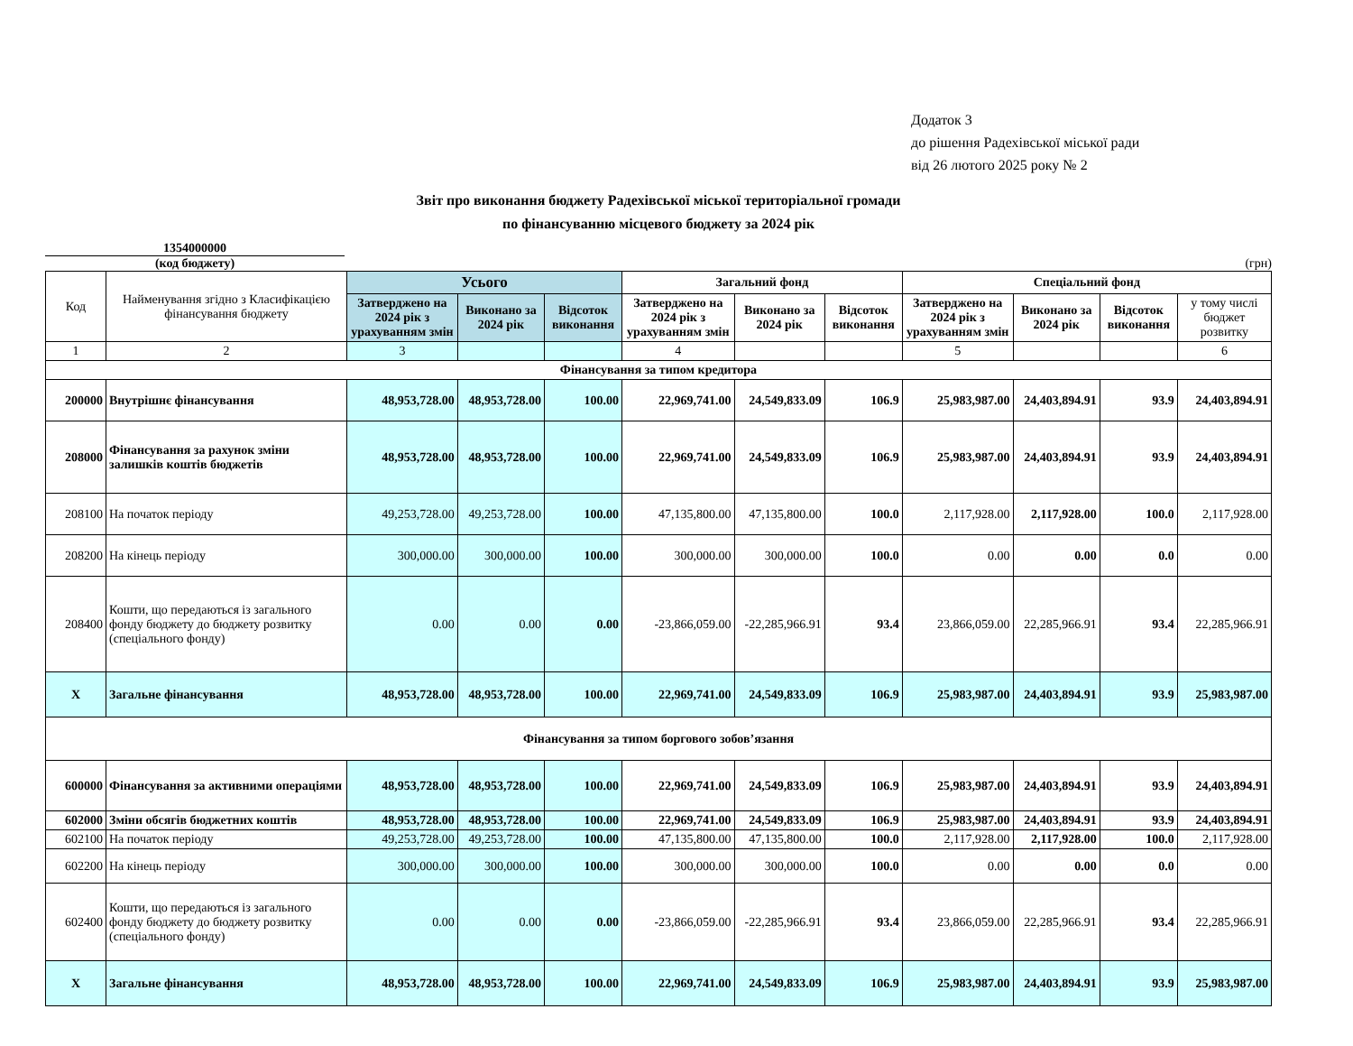Додаток 3
до рішення Радехівської міської ради
від 26 лютого 2025 року № 2
Звіт про виконання бюджету Радехівської міської територіальної громади
по фінансуванню місцевого бюджету за 2024 рік
1354000000
(код бюджету)
(грн)
| Код | Найменування згідно з Класифікацією фінансування бюджету | Усього | | | Загальний фонд | | | Спеціальний фонд | | | |
| --- | --- | --- | --- | --- | --- | --- | --- | --- | --- | --- | --- |
| | | Затверджено на 2024 рік з урахуванням змін | Виконано за 2024 рік | Відсоток виконання | Затверджено на 2024 рік з урахуванням змін | Виконано за 2024 рік | Відсоток виконання | Затверджено на 2024 рік з урахуванням змін | Виконано за 2024 рік | Відсоток виконання | у тому числі бюджет розвитку |
| 1 | 2 | 3 | | | 4 | | | 5 | | | 6 |
| Фінансування за типом кредитора | | | | | | | | | | | |
| 200000 | Внутрішнє фінансування | 48,953,728.00 | 48,953,728.00 | 100.00 | 22,969,741.00 | 24,549,833.09 | 106.9 | 25,983,987.00 | 24,403,894.91 | 93.9 | 24,403,894.91 |
| 208000 | Фінансування за рахунок зміни залишків коштів бюджетів | 48,953,728.00 | 48,953,728.00 | 100.00 | 22,969,741.00 | 24,549,833.09 | 106.9 | 25,983,987.00 | 24,403,894.91 | 93.9 | 24,403,894.91 |
| 208100 | На початок періоду | 49,253,728.00 | 49,253,728.00 | 100.00 | 47,135,800.00 | 47,135,800.00 | 100.0 | 2,117,928.00 | 2,117,928.00 | 100.0 | 2,117,928.00 |
| 208200 | На кінець періоду | 300,000.00 | 300,000.00 | 100.00 | 300,000.00 | 300,000.00 | 100.0 | 0.00 | 0.00 | 0.0 | 0.00 |
| 208400 | Кошти, що передаються із загального фонду бюджету до бюджету розвитку (спеціального фонду) | 0.00 | 0.00 | 0.00 | -23,866,059.00 | -22,285,966.91 | 93.4 | 23,866,059.00 | 22,285,966.91 | 93.4 | 22,285,966.91 |
| X | Загальне фінансування | 48,953,728.00 | 48,953,728.00 | 100.00 | 22,969,741.00 | 24,549,833.09 | 106.9 | 25,983,987.00 | 24,403,894.91 | 93.9 | 25,983,987.00 |
| Фінансування за типом боргового зобов’язання | | | | | | | | | | | |
| 600000 | Фінансування за активними операціями | 48,953,728.00 | 48,953,728.00 | 100.00 | 22,969,741.00 | 24,549,833.09 | 106.9 | 25,983,987.00 | 24,403,894.91 | 93.9 | 24,403,894.91 |
| 602000 | Зміни обсягів бюджетних коштів | 48,953,728.00 | 48,953,728.00 | 100.00 | 22,969,741.00 | 24,549,833.09 | 106.9 | 25,983,987.00 | 24,403,894.91 | 93.9 | 24,403,894.91 |
| 602100 | На початок періоду | 49,253,728.00 | 49,253,728.00 | 100.00 | 47,135,800.00 | 47,135,800.00 | 100.0 | 2,117,928.00 | 2,117,928.00 | 100.0 | 2,117,928.00 |
| 602200 | На кінець періоду | 300,000.00 | 300,000.00 | 100.00 | 300,000.00 | 300,000.00 | 100.0 | 0.00 | 0.00 | 0.0 | 0.00 |
| 602400 | Кошти, що передаються із загального фонду бюджету до бюджету розвитку (спеціального фонду) | 0.00 | 0.00 | 0.00 | -23,866,059.00 | -22,285,966.91 | 93.4 | 23,866,059.00 | 22,285,966.91 | 93.4 | 22,285,966.91 |
| X | Загальне фінансування | 48,953,728.00 | 48,953,728.00 | 100.00 | 22,969,741.00 | 24,549,833.09 | 106.9 | 25,983,987.00 | 24,403,894.91 | 93.9 | 25,983,987.00 |